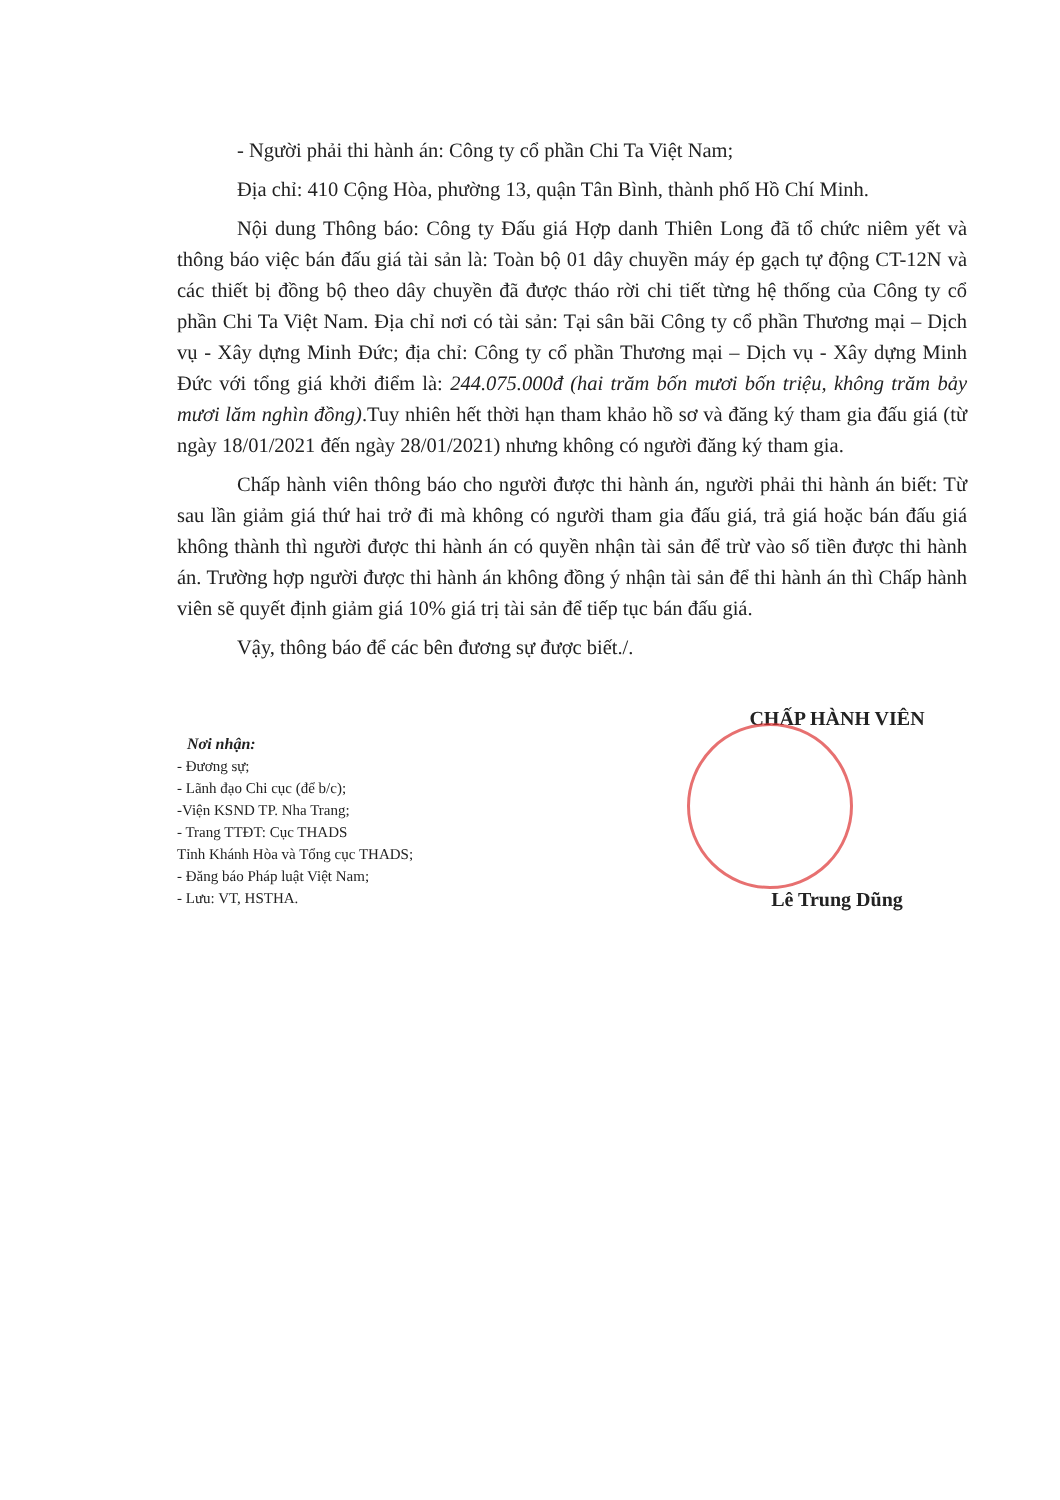- Người phải thi hành án: Công ty cổ phần Chi Ta Việt Nam;
Địa chỉ: 410 Cộng Hòa, phường 13, quận Tân Bình, thành phố Hồ Chí Minh.
Nội dung Thông báo: Công ty Đấu giá Hợp danh Thiên Long đã tổ chức niêm yết và thông báo việc bán đấu giá tài sản là: Toàn bộ 01 dây chuyền máy ép gạch tự động CT-12N và các thiết bị đồng bộ theo dây chuyền đã được tháo rời chi tiết từng hệ thống của Công ty cổ phần Chi Ta Việt Nam. Địa chỉ nơi có tài sản: Tại sân bãi Công ty cổ phần Thương mại – Dịch vụ - Xây dựng Minh Đức; địa chỉ: Công ty cổ phần Thương mại – Dịch vụ - Xây dựng Minh Đức với tổng giá khởi điểm là: 244.075.000đ (hai trăm bốn mươi bốn triệu, không trăm bảy mươi lăm nghìn đồng).Tuy nhiên hết thời hạn tham khảo hồ sơ và đăng ký tham gia đấu giá (từ ngày 18/01/2021 đến ngày 28/01/2021) nhưng không có người đăng ký tham gia.
Chấp hành viên thông báo cho người được thi hành án, người phải thi hành án biết: Từ sau lần giảm giá thứ hai trở đi mà không có người tham gia đấu giá, trả giá hoặc bán đấu giá không thành thì người được thi hành án có quyền nhận tài sản để trừ vào số tiền được thi hành án. Trường hợp người được thi hành án không đồng ý nhận tài sản để thi hành án thì Chấp hành viên sẽ quyết định giảm giá 10% giá trị tài sản để tiếp tục bán đấu giá.
Vậy, thông báo để các bên đương sự được biết./.
Nơi nhận:
- Đương sự;
- Lãnh đạo Chi cục (để b/c);
-Viện KSND TP. Nha Trang;
- Trang TTĐT: Cục THADS
Tỉnh Khánh Hòa và Tổng cục THADS;
- Đăng báo Pháp luật Việt Nam;
- Lưu: VT, HSTHA.
CHẤP HÀNH VIÊN
Lê Trung Dũng